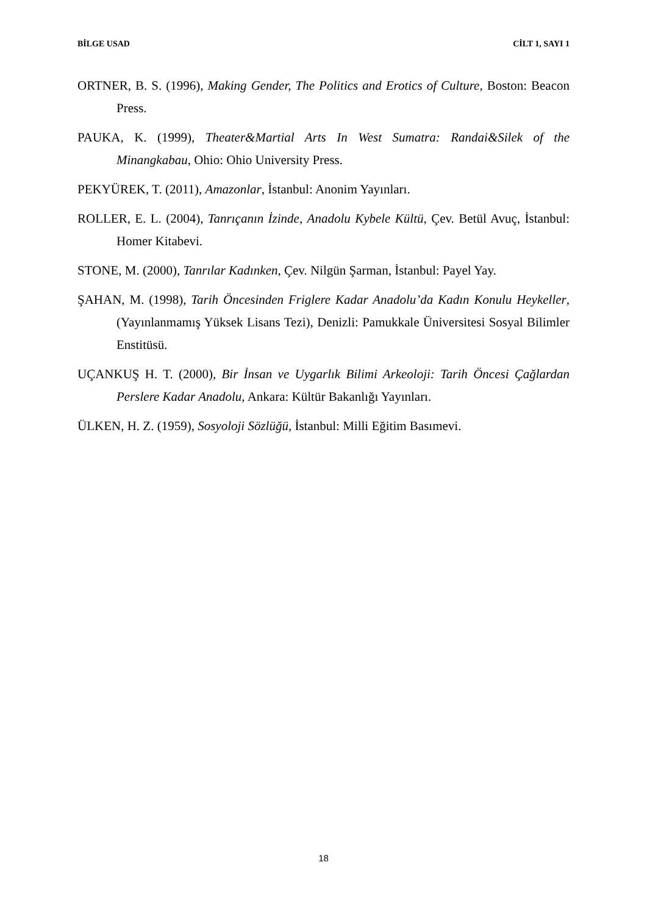BİLGE USAD CİLT 1, SAYI 1
ORTNER, B. S. (1996), Making Gender, The Politics and Erotics of Culture, Boston: Beacon Press.
PAUKA, K. (1999), Theater&Martial Arts In West Sumatra: Randai&Silek of the Minangkabau, Ohio: Ohio University Press.
PEKYÜREK, T. (2011), Amazonlar, İstanbul: Anonim Yayınları.
ROLLER, E. L. (2004), Tanrıçanın İzinde, Anadolu Kybele Kültü, Çev. Betül Avuç, İstanbul: Homer Kitabevi.
STONE, M. (2000), Tanrılar Kadınken, Çev. Nilgün Şarman, İstanbul: Payel Yay.
ŞAHAN, M. (1998), Tarih Öncesinden Friglere Kadar Anadolu’da Kadın Konulu Heykeller, (Yayınlanmamış Yüksek Lisans Tezi), Denizli: Pamukkale Üniversitesi Sosyal Bilimler Enstitüsü.
UÇANKUŞ H. T. (2000), Bir İnsan ve Uygarlık Bilimi Arkeoloji: Tarih Öncesi Çağlardan Perslere Kadar Anadolu, Ankara: Kültür Bakanlığı Yayınları.
ÜLKEN, H. Z. (1959), Sosyoloji Sözlüğü, İstanbul: Milli Eğitim Basımevi.
18